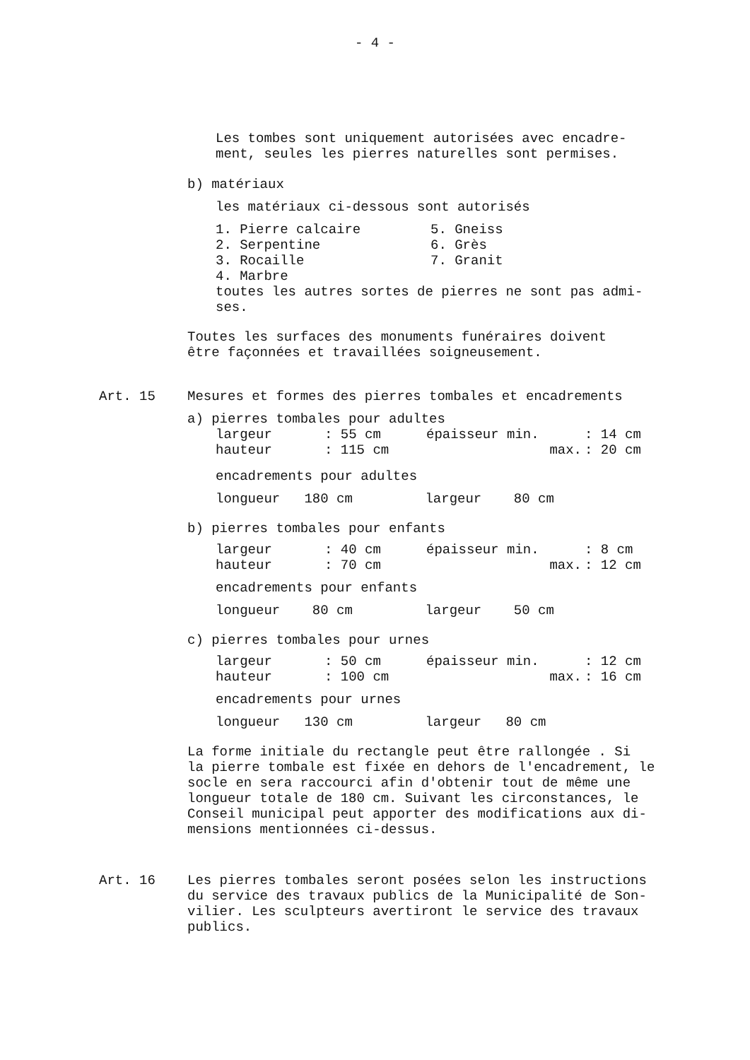- 4 -
Les tombes sont uniquement autorisées avec encadre-
ment, seules les pierres naturelles sont permises.
b) matériaux
les matériaux ci-dessous sont autorisés
| 1. Pierre calcaire | 5. Gneiss |
| 2. Serpentine | 6. Grès |
| 3. Rocaille | 7. Granit |
| 4. Marbre | |
toutes les autres sortes de pierres ne sont pas admi-
ses.
Toutes les surfaces des monuments funéraires doivent
être façonnées et travaillées soigneusement.
Art. 15 Mesures et formes des pierres tombales et encadrements
a) pierres tombales pour adultes
| largeur | : 55 cm | épaisseur min. | : 14 cm |
| hauteur | : 115 cm | max. | : 20 cm |
encadrements pour adultes
longueur 180 cm largeur 80 cm
b) pierres tombales pour enfants
| largeur | : 40 cm | épaisseur min. | : 8 cm |
| hauteur | : 70 cm | max. | : 12 cm |
encadrements pour enfants
longueur 80 cm largeur 50 cm
c) pierres tombales pour urnes
| largeur | : 50 cm | épaisseur min. | : 12 cm |
| hauteur | : 100 cm | max. | : 16 cm |
encadrements pour urnes
longueur 130 cm largeur 80 cm
La forme initiale du rectangle peut être rallongée . Si
la pierre tombale est fixée en dehors de l'encadrement, le
socle en sera raccourci afin d'obtenir tout de même une
longueur totale de 180 cm. Suivant les circonstances, le
Conseil municipal peut apporter des modifications aux di-
mensions mentionnées ci-dessus.
Art. 16 Les pierres tombales seront posées selon les instructions
du service des travaux publics de la Municipalité de Son-
vilier. Les sculpteurs avertiront le service des travaux
publics.